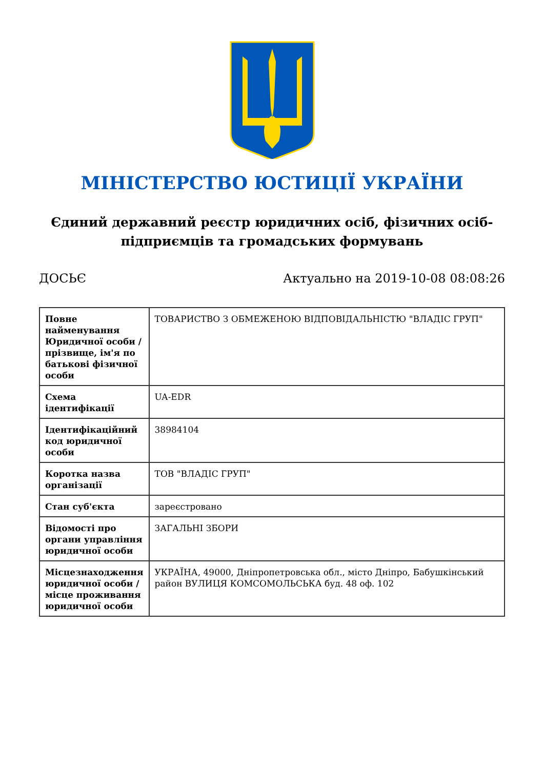МІНІСТЕРСТВО ЮСТИЦІЇ УКРАЇНИ
Єдиний державний реєстр юридичних осіб, фізичних осіб-підприємців та громадських формувань
ДОСЬЄ Актуально на 2019-10-08 08:08:26
| Повне найменування Юридичної особи / прізвище, ім'я по батькові фізичної особи | ТОВАРИСТВО З ОБМЕЖЕНОЮ ВІДПОВІДАЛЬНІСТЮ "ВЛАДІС ГРУП" |
| Схема ідентифікації | UA-EDR |
| Ідентифікаційний код юридичної особи | 38984104 |
| Коротка назва організації | ТОВ "ВЛАДІС ГРУП" |
| Стан суб'єкта | зареєстровано |
| Відомості про органи управління юридичної особи | ЗАГАЛЬНІ ЗБОРИ |
| Місцезнаходження юридичної особи / місце проживання юридичної особи | УКРАЇНА, 49000, Дніпропетровська обл., місто Дніпро, Бабушкінський район ВУЛИЦЯ КОМСОМОЛЬСЬКА буд. 48 оф. 102 |